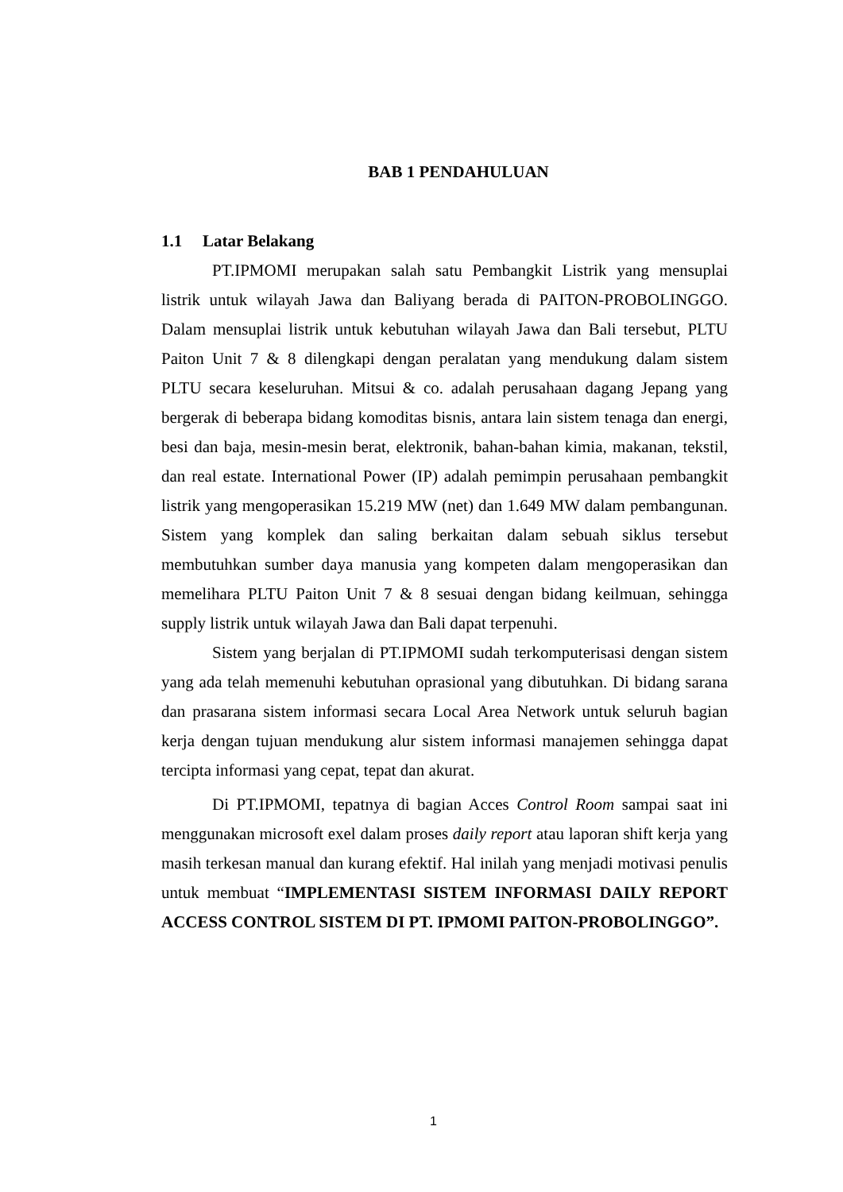BAB 1 PENDAHULUAN
1.1 Latar Belakang
PT.IPMOMI merupakan salah satu Pembangkit Listrik yang mensuplai listrik untuk wilayah Jawa dan Baliyang berada di PAITON-PROBOLINGGO. Dalam mensuplai listrik untuk kebutuhan wilayah Jawa dan Bali tersebut, PLTU Paiton Unit 7 & 8 dilengkapi dengan peralatan yang mendukung dalam sistem PLTU secara keseluruhan. Mitsui & co. adalah perusahaan dagang Jepang yang bergerak di beberapa bidang komoditas bisnis, antara lain sistem tenaga dan energi, besi dan baja, mesin-mesin berat, elektronik, bahan-bahan kimia, makanan, tekstil, dan real estate. International Power (IP) adalah pemimpin perusahaan pembangkit listrik yang mengoperasikan 15.219 MW (net) dan 1.649 MW dalam pembangunan. Sistem yang komplek dan saling berkaitan dalam sebuah siklus tersebut membutuhkan sumber daya manusia yang kompeten dalam mengoperasikan dan memelihara PLTU Paiton Unit 7 & 8 sesuai dengan bidang keilmuan, sehingga supply listrik untuk wilayah Jawa dan Bali dapat terpenuhi.
Sistem yang berjalan di PT.IPMOMI sudah terkomputerisasi dengan sistem yang ada telah memenuhi kebutuhan oprasional yang dibutuhkan. Di bidang sarana dan prasarana sistem informasi secara Local Area Network untuk seluruh bagian kerja dengan tujuan mendukung alur sistem informasi manajemen sehingga dapat tercipta informasi yang cepat, tepat dan akurat.
Di PT.IPMOMI, tepatnya di bagian Acces Control Room sampai saat ini menggunakan microsoft exel dalam proses daily report atau laporan shift kerja yang masih terkesan manual dan kurang efektif. Hal inilah yang menjadi motivasi penulis untuk membuat “IMPLEMENTASI SISTEM INFORMASI DAILY REPORT ACCESS CONTROL SISTEM DI PT. IPMOMI PAITON-PROBOLINGGO”.
1